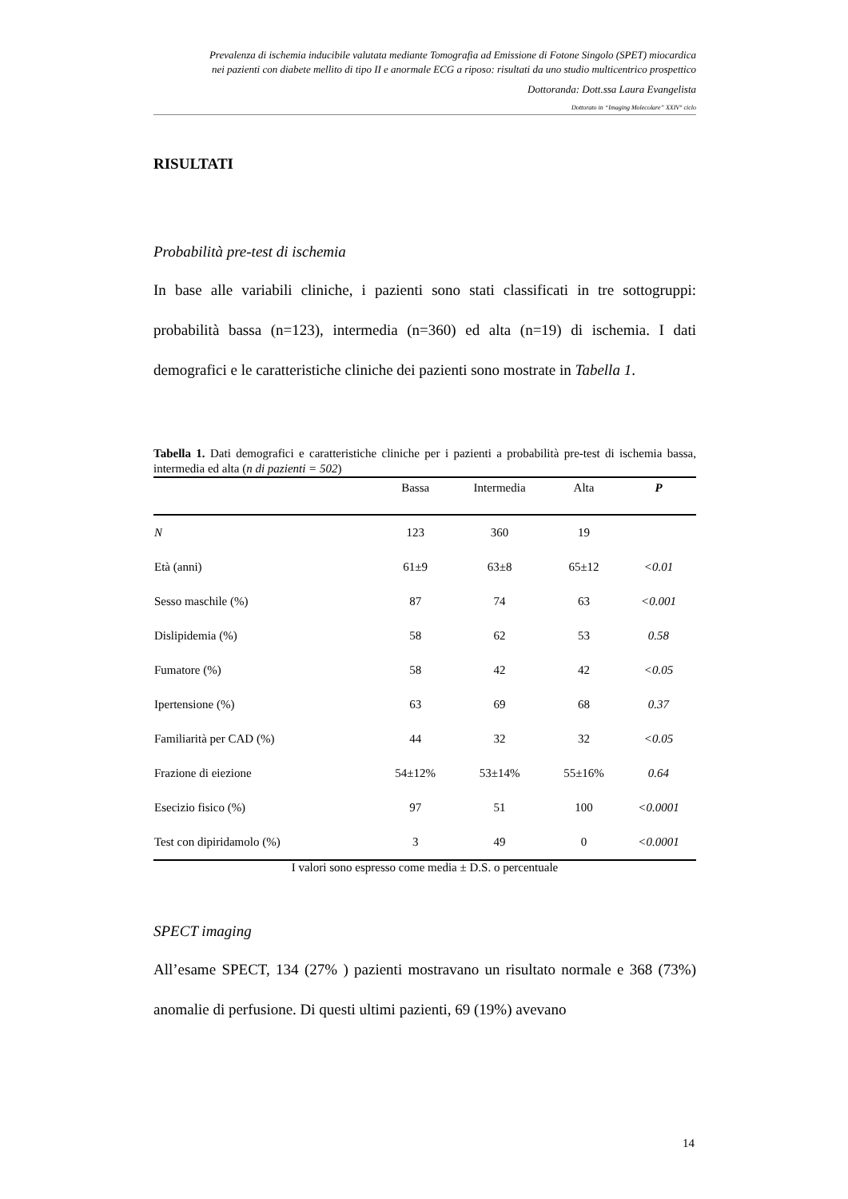Prevalenza di ischemia inducibile valutata mediante Tomografia ad Emissione di Fotone Singolo (SPET) miocardica
nei pazienti con diabete mellito di tipo II e anormale ECG a riposo: risultati da uno studio multicentrico prospettico
Dottoranda: Dott.ssa Laura Evangelista
Dottorato in “Imaging Molecolare” XXIV° ciclo
RISULTATI
Probabilità pre-test di ischemia
In base alle variabili cliniche, i pazienti sono stati classificati in tre sottogruppi: probabilità bassa (n=123), intermedia (n=360) ed alta (n=19) di ischemia. I dati demografici e le caratteristiche cliniche dei pazienti sono mostrate in Tabella 1.
Tabella 1. Dati demografici e caratteristiche cliniche per i pazienti a probabilità pre-test di ischemia bassa, intermedia ed alta (n di pazienti = 502)
| | Bassa | Intermedia | Alta | P |
| --- | --- | --- | --- | --- |
| N | 123 | 360 | 19 | |
| Età (anni) | 61±9 | 63±8 | 65±12 | <0.01 |
| Sesso maschile (%) | 87 | 74 | 63 | <0.001 |
| Dislipidemia (%) | 58 | 62 | 53 | 0.58 |
| Fumatore (%) | 58 | 42 | 42 | <0.05 |
| Ipertensione (%) | 63 | 69 | 68 | 0.37 |
| Familiarità per CAD (%) | 44 | 32 | 32 | <0.05 |
| Frazione di eiezione | 54±12% | 53±14% | 55±16% | 0.64 |
| Esecizio fisico (%) | 97 | 51 | 100 | <0.0001 |
| Test con dipiridamolo (%) | 3 | 49 | 0 | <0.0001 |
I valori sono espresso come media ± D.S. o percentuale
SPECT imaging
All’esame SPECT, 134 (27% ) pazienti mostravano un risultato normale e 368 (73%) anomalie di perfusione. Di questi ultimi pazienti, 69 (19%) avevano
14